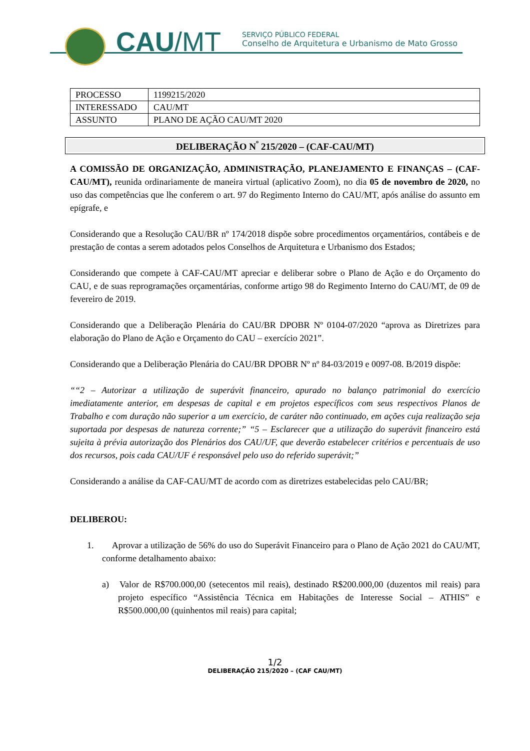CAU/MT
SERVIÇO PÚBLICO FEDERAL
Conselho de Arquitetura e Urbanismo de Mato Grosso
| PROCESSO | 1199215/2020 |
| INTERESSADO | CAU/MT |
| ASSUNTO | PLANO DE AÇÃO CAU/MT 2020 |
DELIBERAÇÃO N<sup>º</sup> 215/2020 – (CAF-CAU/MT)
A COMISSÃO DE ORGANIZAÇÃO, ADMINISTRAÇÃO, PLANEJAMENTO E FINANÇAS – (CAF-CAU/MT), reunida ordinariamente de maneira virtual (aplicativo Zoom), no dia 05 de novembro de 2020, no uso das competências que lhe conferem o art. 97 do Regimento Interno do CAU/MT, após análise do assunto em epígrafe, e
Considerando que a Resolução CAU/BR nº 174/2018 dispõe sobre procedimentos orçamentários, contábeis e de prestação de contas a serem adotados pelos Conselhos de Arquitetura e Urbanismo dos Estados;
Considerando que compete à CAF-CAU/MT apreciar e deliberar sobre o Plano de Ação e do Orçamento do CAU, e de suas reprogramações orçamentárias, conforme artigo 98 do Regimento Interno do CAU/MT, de 09 de fevereiro de 2019.
Considerando que a Deliberação Plenária do CAU/BR DPOBR Nº 0104-07/2020 “aprova as Diretrizes para elaboração do Plano de Ação e Orçamento do CAU – exercício 2021”.
Considerando que a Deliberação Plenária do CAU/BR DPOBR Nº nº 84-03/2019 e 0097-08. B/2019 dispõe:
““2 – Autorizar a utilização de superávit financeiro, apurado no balanço patrimonial do exercício imediatamente anterior, em despesas de capital e em projetos específicos com seus respectivos Planos de Trabalho e com duração não superior a um exercício, de caráter não continuado, em ações cuja realização seja suportada por despesas de natureza corrente;” “5 – Esclarecer que a utilização do superávit financeiro está sujeita à prévia autorização dos Plenários dos CAU/UF, que deverão estabelecer critérios e percentuais de uso dos recursos, pois cada CAU/UF é responsável pelo uso do referido superávit;”
Considerando a análise da CAF-CAU/MT de acordo com as diretrizes estabelecidas pelo CAU/BR;
DELIBEROU:
1. Aprovar a utilização de 56% do uso do Superávit Financeiro para o Plano de Ação 2021 do CAU/MT, conforme detalhamento abaixo:
a) Valor de R$700.000,00 (setecentos mil reais), destinado R$200.000,00 (duzentos mil reais) para projeto específico “Assistência Técnica em Habitações de Interesse Social – ATHIS” e R$500.000,00 (quinhentos mil reais) para capital;
1/2
DELIBERAÇÃO 215/2020 – (CAF CAU/MT)